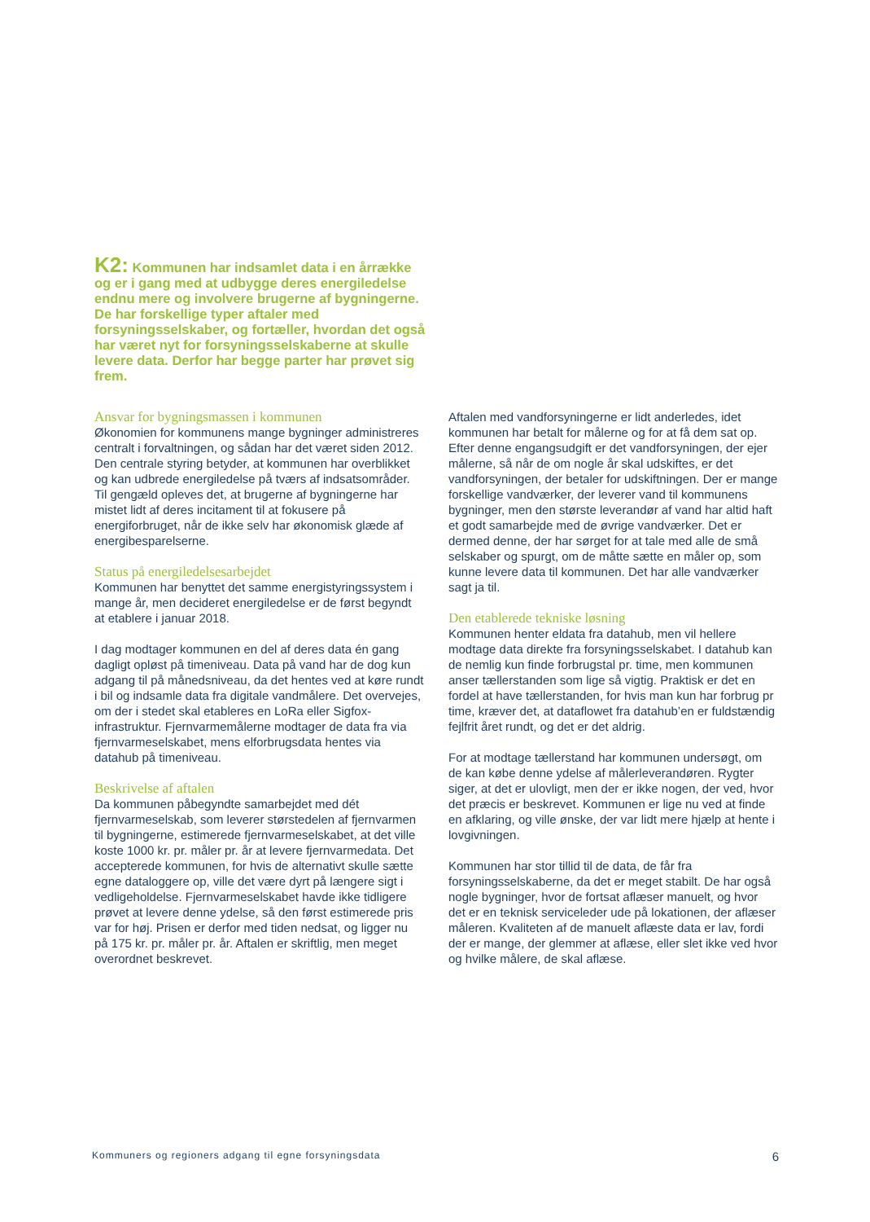K2: Kommunen har indsamlet data i en årrække og er i gang med at udbygge deres energiledelse endnu mere og involvere brugerne af bygningerne. De har forskellige typer aftaler med forsyningsselskaber, og fortæller, hvordan det også har været nyt for forsyningsselskab­erne at skulle levere data. Derfor har begge parter har prøvet sig frem.
Ansvar for bygningsmassen i kommunen
Økonomien for kommunens mange bygninger administreres centralt i forvaltningen, og sådan har det været siden 2012. Den centrale styring betyder, at kommunen har overblikket og kan udbrede energiledelse på tværs af indsatsområder. Til gengæld opleves det, at brugerne af bygningerne har mistet lidt af deres incitament til at fokusere på energiforbruget, når de ikke selv har økonomisk glæde af energibesparelserne.
Status på energiledelsesarbejdet
Kommunen har benyttet det samme energistyringssystem i mange år, men decideret energiledelse er de først begyndt at etablere i januar 2018.
I dag modtager kommunen en del af deres data én gang dagligt opløst på timeniveau. Data på vand har de dog kun adgang til på månedsniveau, da det hentes ved at køre rundt i bil og indsamle data fra digitale vandmålere. Det overvejes, om der i stedet skal etableres en LoRa eller Sigfox-infrastruktur. Fjernvarmemålerne modtager de data fra via fjernvarmeselskabet, mens elforbrugsdata hentes via datahub på timeniveau.
Beskrivelse af aftalen
Da kommunen påbegyndte samarbejdet med dét fjernvarmeselskab, som leverer størstedelen af fjernvarmen til bygningerne, estimerede fjernvarmeselskabet, at det ville koste 1000 kr. pr. måler pr. år at levere fjernvarmedata. Det accepterede kommunen, for hvis de alternativt skulle sætte egne dataloggere op, ville det være dyrt på længere sigt i vedligeholdelse. Fjernvarmeselskabet havde ikke tidligere prøvet at levere denne ydelse, så den først estimerede pris var for høj. Prisen er derfor med tiden nedsat, og ligger nu på 175 kr. pr. måler pr. år. Aftalen er skriftlig, men meget overordnet beskrevet.
Aftalen med vandforsyningerne er lidt anderledes, idet kommunen har betalt for målerne og for at få dem sat op. Efter denne engangsudgift er det vandforsyningen, der ejer målerne, så når de om nogle år skal udskiftes, er det vandforsyningen, der betaler for udskiftningen. Der er mange forskellige vandværker, der leverer vand til kommunens bygninger, men den største leverandør af vand har altid haft et godt samarbejde med de øvrige vandværker. Det er dermed denne, der har sørget for at tale med alle de små selskaber og spurgt, om de måtte sætte en måler op, som kunne levere data til kommunen. Det har alle vandværker sagt ja til.
Den etablerede tekniske løsning
Kommunen henter eldata fra datahub, men vil hellere modtage data direkte fra forsyningsselskabet. I datahub kan de nemlig kun finde forbrugstal pr. time, men kommunen anser tællerstanden som lige så vigtig. Praktisk er det en fordel at have tællerstanden, for hvis man kun har forbrug pr time, kræver det, at dataflowet fra datahub’en er fuldstændig fejlfrit året rundt, og det er det aldrig.
For at modtage tællerstand har kommunen undersøgt, om de kan købe denne ydelse af målerleverandøren. Rygter siger, at det er ulovligt, men der er ikke nogen, der ved, hvor det præcis er beskrevet. Kommunen er lige nu ved at finde en afklaring, og ville ønske, der var lidt mere hjælp at hente i lovgivningen.
Kommunen har stor tillid til de data, de får fra forsyningsselskaberne, da det er meget stabilt. De har også nogle bygninger, hvor de fortsat aflæser manuelt, og hvor det er en teknisk serviceleder ude på lokationen, der aflæser måleren. Kvaliteten af de manuelt aflæste data er lav, fordi der er mange, der glemmer at aflæse, eller slet ikke ved hvor og hvilke målere, de skal aflæse.
Kommuners og regioners adgang til egne forsyningsdata 6